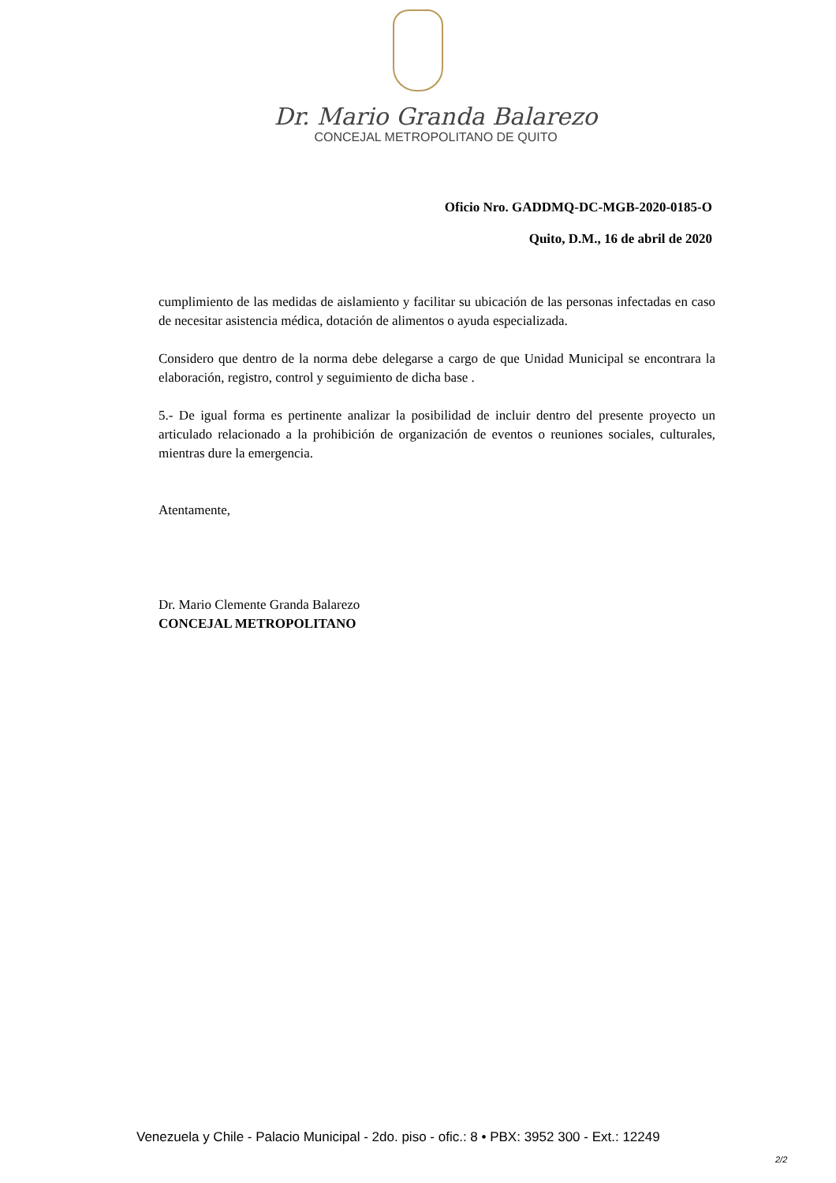Dr. Mario Granda Balarezo
CONCEJAL METROPOLITANO DE QUITO
Oficio Nro. GADDMQ-DC-MGB-2020-0185-O
Quito, D.M., 16 de abril de 2020
cumplimiento de las medidas de aislamiento y facilitar su ubicación de las personas infectadas en caso de necesitar asistencia médica, dotación de alimentos o ayuda especializada.
Considero que dentro de la norma debe delegarse a cargo de que Unidad Municipal se encontrara la elaboración, registro, control y seguimiento de dicha base .
5.- De igual forma es pertinente analizar la posibilidad de incluir dentro del presente proyecto un articulado relacionado a la prohibición de organización de eventos o reuniones sociales, culturales, mientras dure la emergencia.
Atentamente,
Dr. Mario Clemente Granda Balarezo
CONCEJAL METROPOLITANO
Venezuela y Chile - Palacio Municipal - 2do. piso - ofic.: 8 • PBX: 3952 300 - Ext.: 12249
2/2